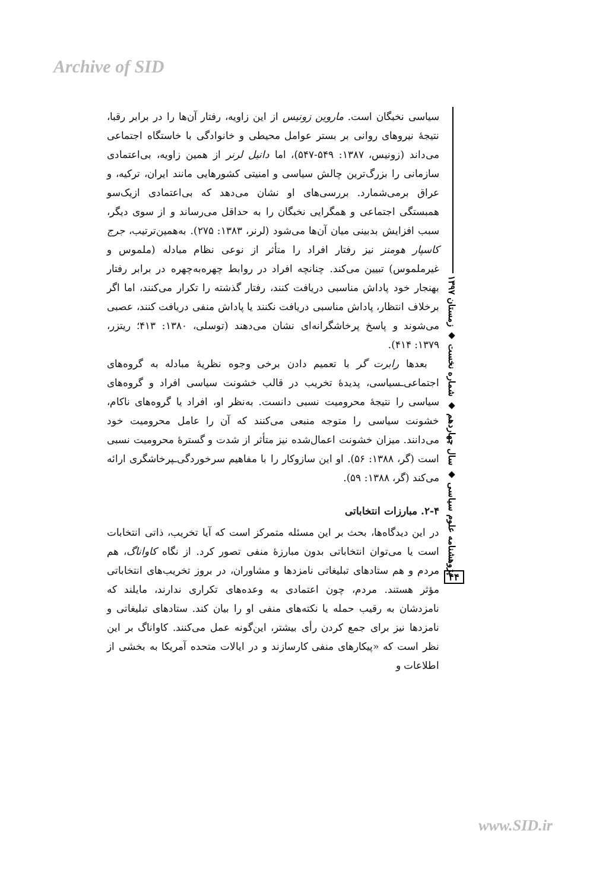Archive of SID
سیاسی نخبگان است. ماروین زونیس از این زاویه، رفتار آن‌ها را در برابر رقبا، نتیجهٔ نیروهای روانی بر بستر عوامل محیطی و خانوادگی با خاستگاه اجتماعی می‌داند (زونیس، ۱۳۸۷: ۵۴۹-۵۴۷)، اما دانیل لرنر از همین زاویه، بی‌اعتمادی سازمانی را بزرگ‌ترین چالش سیاسی و امنیتی کشورهایی مانند ایران، ترکیه، و عراق برمی‌شمارد. بررسی‌های او نشان می‌دهد که بی‌اعتمادی ازیک‌سو همبستگی اجتماعی و همگرایی نخبگان را به حداقل می‌رساند و از سوی دیگر، سبب افزایش بدبینی میان آن‌ها می‌شود (لرنر، ۱۳۸۳: ۲۷۵). به‌همین‌ترتیب، جرج کاسپار هومنز نیز رفتار افراد را متأثر از نوعی نظام مبادله (ملموس و غیرملموس) تبیین می‌کند. چنانچه افراد در روابط چهره‌به‌چهره در برابر رفتار بهنجار خود پاداش مناسبی دریافت کنند، رفتار گذشته را تکرار می‌کنند، اما اگر برخلاف انتظار، پاداش مناسبی دریافت نکنند یا پاداش منفی دریافت کنند، عصبی می‌شوند و پاسخ پرخاشگرانه‌ای نشان می‌دهند (توسلی، ۱۳۸۰: ۴۱۳؛ ریتزر، ۱۳۷۹: ۴۱۴).
بعدها رابرت گر با تعمیم دادن برخی وجوه نظریهٔ مبادله به گروه‌های اجتماعی‌ـسیاسی، پدیدهٔ تخریب در قالب خشونت سیاسی افراد و گروه‌های سیاسی را نتیجهٔ محرومیت نسبی دانست. به‌نظر او، افراد یا گروه‌های ناکام، خشونت سیاسی را متوجه منبعی می‌کنند که آن را عامل محرومیت خود می‌دانند. میزان خشونت اعمال‌شده نیز متأثر از شدت و گسترهٔ محرومیت نسبی است (گر، ۱۳۸۸: ۵۶). او این سازوکار را با مفاهیم سرخوردگی‌ـپرخاشگری ارائه می‌کند (گر، ۱۳۸۸: ۵۹).
۲-۴. مبارزات انتخاباتی
در این دیدگاه‌ها، بحث بر این مسئله متمرکز است که آیا تخریب، ذاتی انتخابات است یا می‌توان انتخاباتی بدون مبارزهٔ منفی تصور کرد. از نگاه کاواناگ، هم مردم و هم ستادهای تبلیغاتی نامزدها و مشاوران، در بروز تخریب‌های انتخاباتی مؤثر هستند. مردم، چون اعتمادی به وعده‌های تکراری ندارند، مایلند که نامزدشان به رقیب حمله یا نکته‌های منفی او را بیان کند. ستادهای تبلیغاتی و نامزدها نیز برای جمع کردن رأی بیشتر، این‌گونه عمل می‌کنند. کاواناگ بر این نظر است که «پیکارهای منفی کارسازند و در ایالات متحده آمریکا به بخشی از اطلاعات و
پژوهشنامه علوم سیاسی ◆ سال چهاردهم ◆ شماره نخست ◆ زمستان ۱۳۹۷
۴۴
www.SID.ir